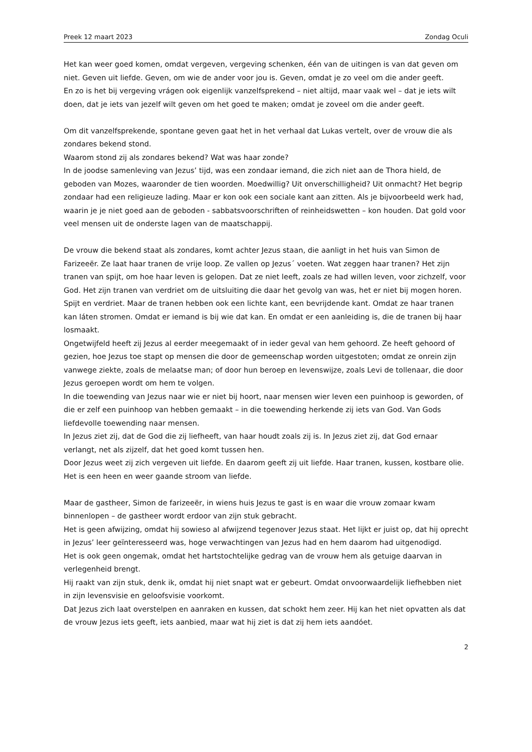Preek 12 maart 2023 Zondag Oculi
Het kan weer goed komen, omdat vergeven, vergeving schenken, één van de uitingen is van dat geven om niet. Geven uit liefde. Geven, om wie de ander voor jou is. Geven, omdat je zo veel om die ander geeft.
En zo is het bij vergeving vrágen ook eigenlijk vanzelfsprekend – niet altijd, maar vaak wel – dat je iets wilt doen, dat je iets van jezelf wilt geven om het goed te maken; omdat je zoveel om die ander geeft.
Om dit vanzelfsprekende, spontane geven gaat het in het verhaal dat Lukas vertelt, over de vrouw die als zondares bekend stond.
Waarom stond zij als zondares bekend? Wat was haar zonde?
In de joodse samenleving van Jezus’ tijd, was een zondaar iemand, die zich niet aan de Thora hield, de geboden van Mozes, waaronder de tien woorden. Moedwillig? Uit onverschilligheid? Uit onmacht? Het begrip zondaar had een religieuze lading. Maar er kon ook een sociale kant aan zitten. Als je bijvoorbeeld werk had, waarin je je niet goed aan de geboden - sabbatsvoorschriften of reinheidswetten – kon houden. Dat gold voor veel mensen uit de onderste lagen van de maatschappij.
De vrouw die bekend staat als zondares, komt achter Jezus staan, die aanligt in het huis van Simon de Farizeeër. Ze laat haar tranen de vrije loop. Ze vallen op Jezus´ voeten. Wat zeggen haar tranen? Het zijn tranen van spijt, om hoe haar leven is gelopen. Dat ze niet leeft, zoals ze had willen leven, voor zichzelf, voor God. Het zijn tranen van verdriet om de uitsluiting die daar het gevolg van was, het er niet bij mogen horen.
Spijt en verdriet. Maar de tranen hebben ook een lichte kant, een bevrijdende kant. Omdat ze haar tranen kan láten stromen. Omdat er iemand is bij wie dat kan. En omdat er een aanleiding is, die de tranen bij haar losmaakt.
Ongetwijfeld heeft zij Jezus al eerder meegemaakt of in ieder geval van hem gehoord. Ze heeft gehoord of gezien, hoe Jezus toe stapt op mensen die door de gemeenschap worden uitgestoten; omdat ze onrein zijn vanwege ziekte, zoals de melaatse man; of door hun beroep en levenswijze, zoals Levi de tollenaar, die door Jezus geroepen wordt om hem te volgen.
In die toewending van Jezus naar wie er niet bij hoort, naar mensen wier leven een puinhoop is geworden, of die er zelf een puinhoop van hebben gemaakt – in die toewending herkende zij iets van God. Van Gods liefdevolle toewending naar mensen.
In Jezus ziet zij, dat de God die zij liefheeft, van haar houdt zoals zij is. In Jezus ziet zij, dat God ernaar verlangt, net als zijzelf, dat het goed komt tussen hen.
Door Jezus weet zij zich vergeven uit liefde. En daarom geeft zij uit liefde. Haar tranen, kussen, kostbare olie. Het is een heen en weer gaande stroom van liefde.
Maar de gastheer, Simon de farizeeër, in wiens huis Jezus te gast is en waar die vrouw zomaar kwam binnenlopen – de gastheer wordt erdoor van zijn stuk gebracht.
Het is geen afwijzing, omdat hij sowieso al afwijzend tegenover Jezus staat. Het lijkt er juist op, dat hij oprecht in Jezus’ leer geïnteresseerd was, hoge verwachtingen van Jezus had en hem daarom had uitgenodigd.
Het is ook geen ongemak, omdat het hartstochtelijke gedrag van de vrouw hem als getuige daarvan in verlegenheid brengt.
Hij raakt van zijn stuk, denk ik, omdat hij niet snapt wat er gebeurt. Omdat onvoorwaardelijk liefhebben niet in zijn levensvisie en geloofsvisie voorkomt.
Dat Jezus zich laat overstelpen en aanraken en kussen, dat schokt hem zeer. Hij kan het niet opvatten als dat de vrouw Jezus iets geeft, iets aanbied, maar wat hij ziet is dat zij hem iets aandóet.
2